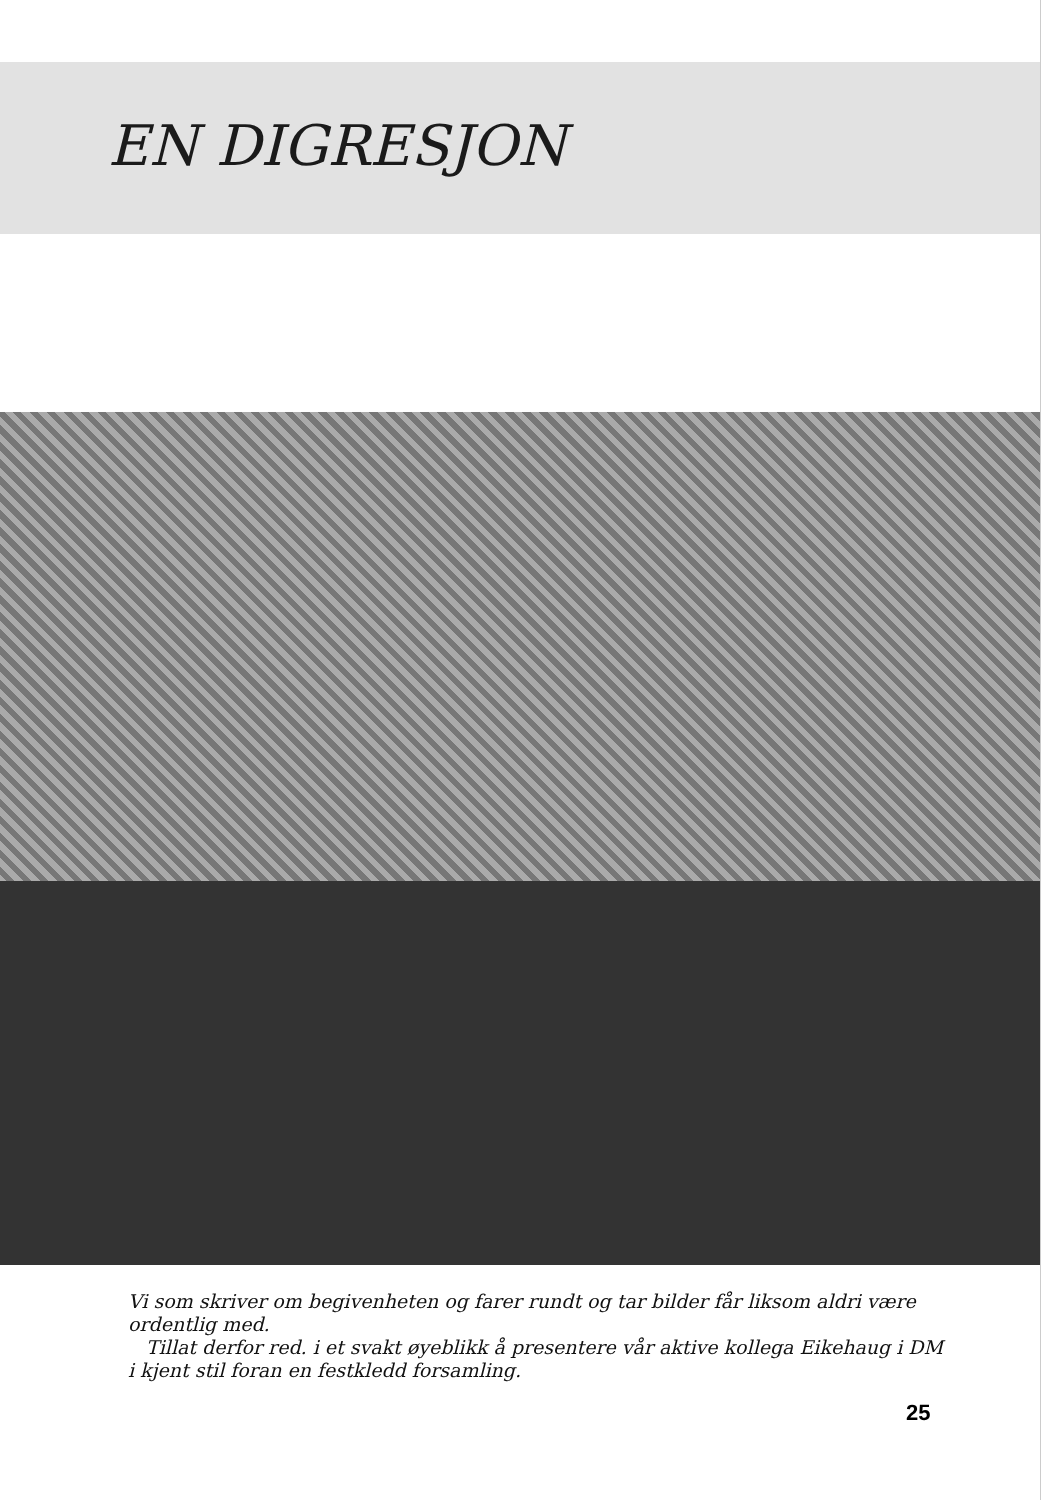EN DIGRESJON
Vi som skriver om begivenheten og farer rundt og tar bilder får liksom aldri være ordentlig med.
Tillat derfor red. i et svakt øyeblikk å presentere vår aktive kollega Eikehaug i DM i kjent stil foran en festkledd forsamling.
25